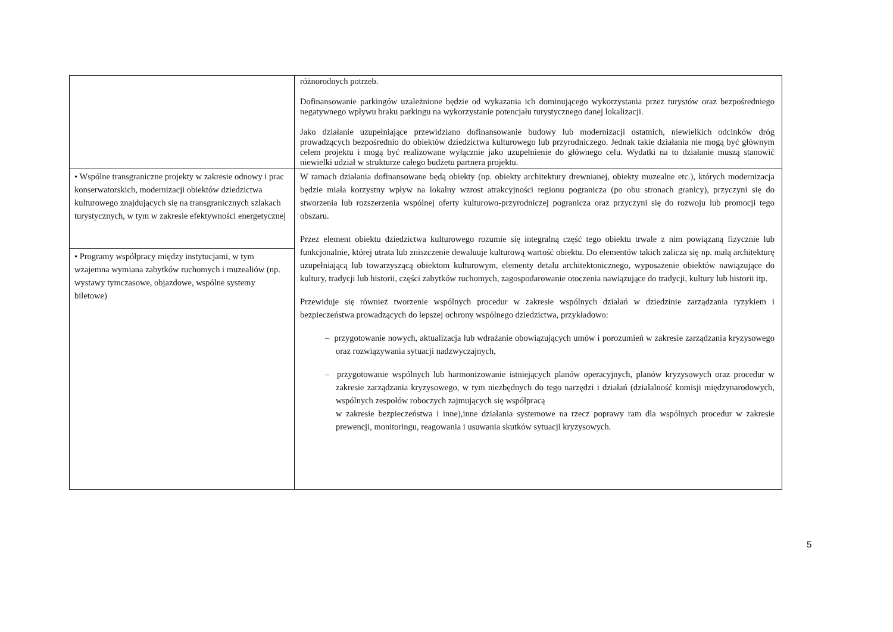| | różnorodnych potrzeb. Dofinansowanie parkingów uzależnione będzie od wykazania ich dominującego wykorzystania przez turystów oraz bezpośredniego negatywnego wpływu braku parkingu na wykorzystanie potencjału turystycznego danej lokalizacji. Jako działanie uzupełniające przewidziano dofinansowanie budowy lub modernizacji ostatnich, niewielkich odcinków dróg prowadzących bezpośrednio do obiektów dziedzictwa kulturowego lub przyrodniczego. Jednak takie działania nie mogą być głównym celem projektu i mogą być realizowane wyłącznie jako uzupełnienie do głównego celu. Wydatki na to działanie muszą stanowić niewielki udział w strukturze całego budżetu partnera projektu. |
| • Wspólne transgraniczne projekty w zakresie odnowy i prac konserwatorskich, modernizacji obiektów dziedzictwa kulturowego znajdujących się na transgranicznych szlakach turystycznych, w tym w zakresie efektywności energetycznej | W ramach działania dofinansowane będą obiekty (np. obiekty architektury drewnianej, obiekty muzealne etc.), których modernizacja będzie miała korzystny wpływ na lokalny wzrost atrakcyjności regionu pogranicza (po obu stronach granicy), przyczyni się do stworzenia lub rozszerzenia wspólnej oferty kulturowo-przyrodniczej pogranicza oraz przyczyni się do rozwoju lub promocji tego obszaru. Przez element obiektu dziedzictwa kulturowego rozumie się integralną część tego obiektu trwale z nim powiązaną fizycznie lub funkcjonalnie, której utrata lub zniszczenie dewaluuje kulturową wartość obiektu. Do elementów takich zalicza się np. małą architekturę uzupełniającą lub towarzyszącą obiektom kulturowym, elementy detalu architektonicznego, wyposażenie obiektów nawiązujące do kultury, tradycji lub historii, części zabytków ruchomych, zagospodarowanie otoczenia nawiązujące do tradycji, kultury lub historii itp. Przewiduje się również tworzenie wspólnych procedur w zakresie wspólnych działań w dziedzinie zarządzania ryzykiem i bezpieczeństwa prowadzących do lepszej ochrony wspólnego dziedzictwa, przykładowo: – przygotowanie nowych, aktualizacja lub wdrażanie obowiązujących umów i porozumień w zakresie zarządzania kryzysowego oraz rozwiązywania sytuacji nadzwyczajnych, – przygotowanie wspólnych lub harmonizowanie istniejących planów operacyjnych, planów kryzysowych oraz procedur w zakresie zarządzania kryzysowego, w tym niezbędnych do tego narzędzi i działań (działalność komisji międzynarodowych, wspólnych zespołów roboczych zajmujących się współpracą w zakresie bezpieczeństwa i inne),inne działania systemowe na rzecz poprawy ram dla wspólnych procedur w zakresie prewencji, monitoringu, reagowania i usuwania skutków sytuacji kryzysowych. |
| • Programy współpracy między instytucjami, w tym wzajemna wymiana zabytków ruchomych i muzealiów (np. wystawy tymczasowe, objazdowe, wspólne systemy biletowe) | |
5